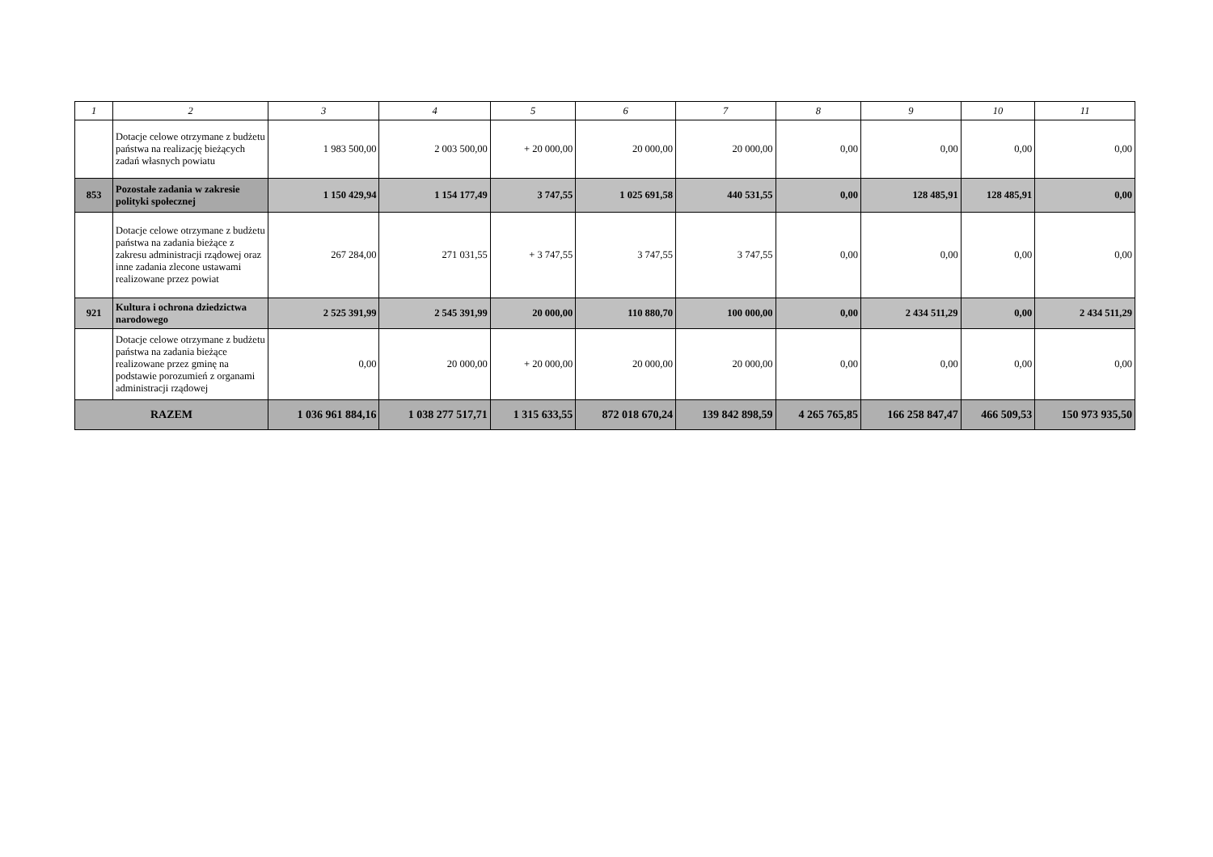| 1 | 2 | 3 | 4 | 5 | 6 | 7 | 8 | 9 | 10 | 11 |
| --- | --- | --- | --- | --- | --- | --- | --- | --- | --- | --- |
| | Dotacje celowe otrzymane z budżetu państwa na realizację bieżących zadań własnych powiatu | 1 983 500,00 | 2 003 500,00 | + 20 000,00 | 20 000,00 | 20 000,00 | 0,00 | 0,00 | 0,00 | 0,00 |
| 853 | Pozostałe zadania w zakresie polityki społecznej | 1 150 429,94 | 1 154 177,49 | 3 747,55 | 1 025 691,58 | 440 531,55 | 0,00 | 128 485,91 | 128 485,91 | 0,00 |
| | Dotacje celowe otrzymane z budżetu państwa na zadania bieżące z zakresu administracji rządowej oraz inne zadania zlecone ustawami realizowane przez powiat | 267 284,00 | 271 031,55 | + 3 747,55 | 3 747,55 | 3 747,55 | 0,00 | 0,00 | 0,00 | 0,00 |
| 921 | Kultura i ochrona dziedzictwa narodowego | 2 525 391,99 | 2 545 391,99 | 20 000,00 | 110 880,70 | 100 000,00 | 0,00 | 2 434 511,29 | 0,00 | 2 434 511,29 |
| | Dotacje celowe otrzymane z budżetu państwa na zadania bieżące realizowane przez gminę na podstawie porozumień z organami administracji rządowej | 0,00 | 20 000,00 | + 20 000,00 | 20 000,00 | 20 000,00 | 0,00 | 0,00 | 0,00 | 0,00 |
| RAZEM | | 1 036 961 884,16 | 1 038 277 517,71 | 1 315 633,55 | 872 018 670,24 | 139 842 898,59 | 4 265 765,85 | 166 258 847,47 | 466 509,53 | 150 973 935,50 |